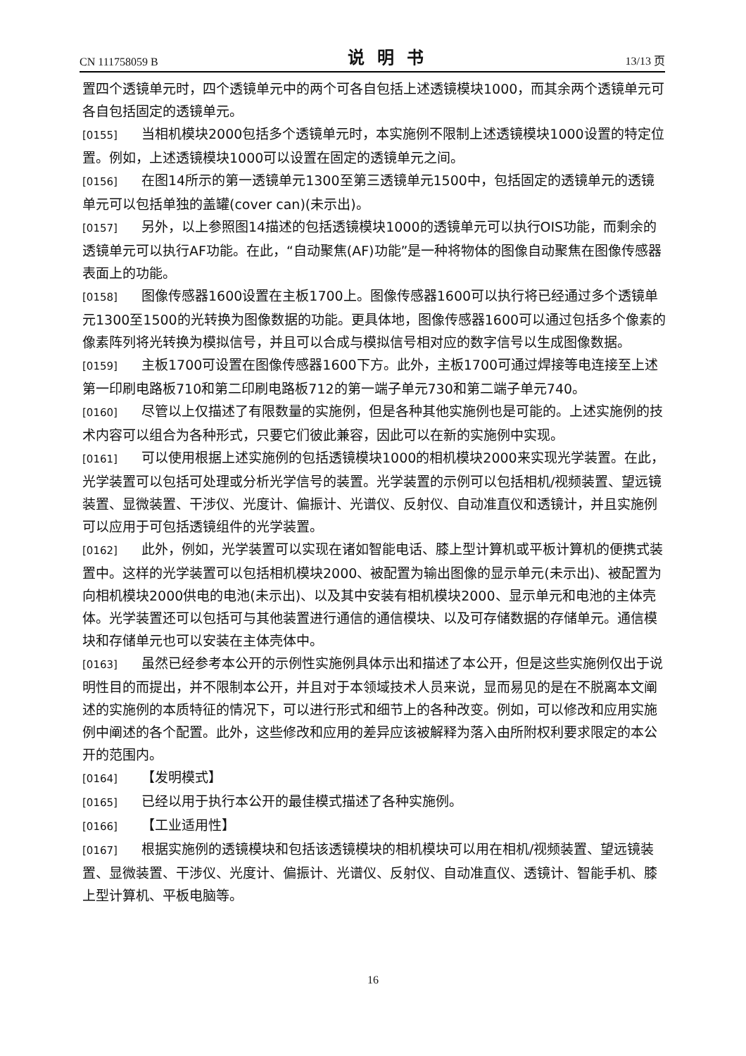CN 111758059 B 说明书 13/13 页
置四个透镜单元时，四个透镜单元中的两个可各自包括上述透镜模块1000，而其余两个透镜单元可各自包括固定的透镜单元。
[0155] 当相机模块2000包括多个透镜单元时，本实施例不限制上述透镜模块1000设置的特定位置。例如，上述透镜模块1000可以设置在固定的透镜单元之间。
[0156] 在图14所示的第一透镜单元1300至第三透镜单元1500中，包括固定的透镜单元的透镜单元可以包括单独的盖罐(cover can)(未示出)。
[0157] 另外，以上参照图14描述的包括透镜模块1000的透镜单元可以执行OIS功能，而剩余的透镜单元可以执行AF功能。在此，“自动聚焦(AF)功能”是一种将物体的图像自动聚焦在图像传感器表面上的功能。
[0158] 图像传感器1600设置在主板1700上。图像传感器1600可以执行将已经通过多个透镜单元1300至1500的光转换为图像数据的功能。更具体地，图像传感器1600可以通过包括多个像素的像素阵列将光转换为模拟信号，并且可以合成与模拟信号相对应的数字信号以生成图像数据。
[0159] 主板1700可设置在图像传感器1600下方。此外，主板1700可通过焊接等电连接至上述第一印刷电路板710和第二印刷电路板712的第一端子单元730和第二端子单元740。
[0160] 尽管以上仅描述了有限数量的实施例，但是各种其他实施例也是可能的。上述实施例的技术内容可以组合为各种形式，只要它们彼此兼容，因此可以在新的实施例中实现。
[0161] 可以使用根据上述实施例的包括透镜模块1000的相机模块2000来实现光学装置。在此，光学装置可以包括可处理或分析光学信号的装置。光学装置的示例可以包括相机/视频装置、望远镜装置、显微装置、干涉仪、光度计、偏振计、光谱仪、反射仪、自动准直仪和透镜计，并且实施例可以应用于可包括透镜组件的光学装置。
[0162] 此外，例如，光学装置可以实现在诸如智能电话、膝上型计算机或平板计算机的便携式装置中。这样的光学装置可以包括相机模块2000、被配置为输出图像的显示单元(未示出)、被配置为向相机模块2000供电的电池(未示出)、以及其中安装有相机模块2000、显示单元和电池的主体壳体。光学装置还可以包括可与其他装置进行通信的通信模块、以及可存储数据的存储单元。通信模块和存储单元也可以安装在主体壳体中。
[0163] 虽然已经参考本公开的示例性实施例具体示出和描述了本公开，但是这些实施例仅出于说明性目的而提出，并不限制本公开，并且对于本领域技术人员来说，显而易见的是在不脱离本文阐述的实施例的本质特征的情况下，可以进行形式和细节上的各种改变。例如，可以修改和应用实施例中阐述的各个配置。此外，这些修改和应用的差异应该被解释为落入由所附权利要求限定的本公开的范围内。
[0164] 【发明模式】
[0165] 已经以用于执行本公开的最佳模式描述了各种实施例。
[0166] 【工业适用性】
[0167] 根据实施例的透镜模块和包括该透镜模块的相机模块可以用在相机/视频装置、望远镜装置、显微装置、干涉仪、光度计、偏振计、光谱仪、反射仪、自动准直仪、透镜计、智能手机、膝上型计算机、平板电脑等。
16